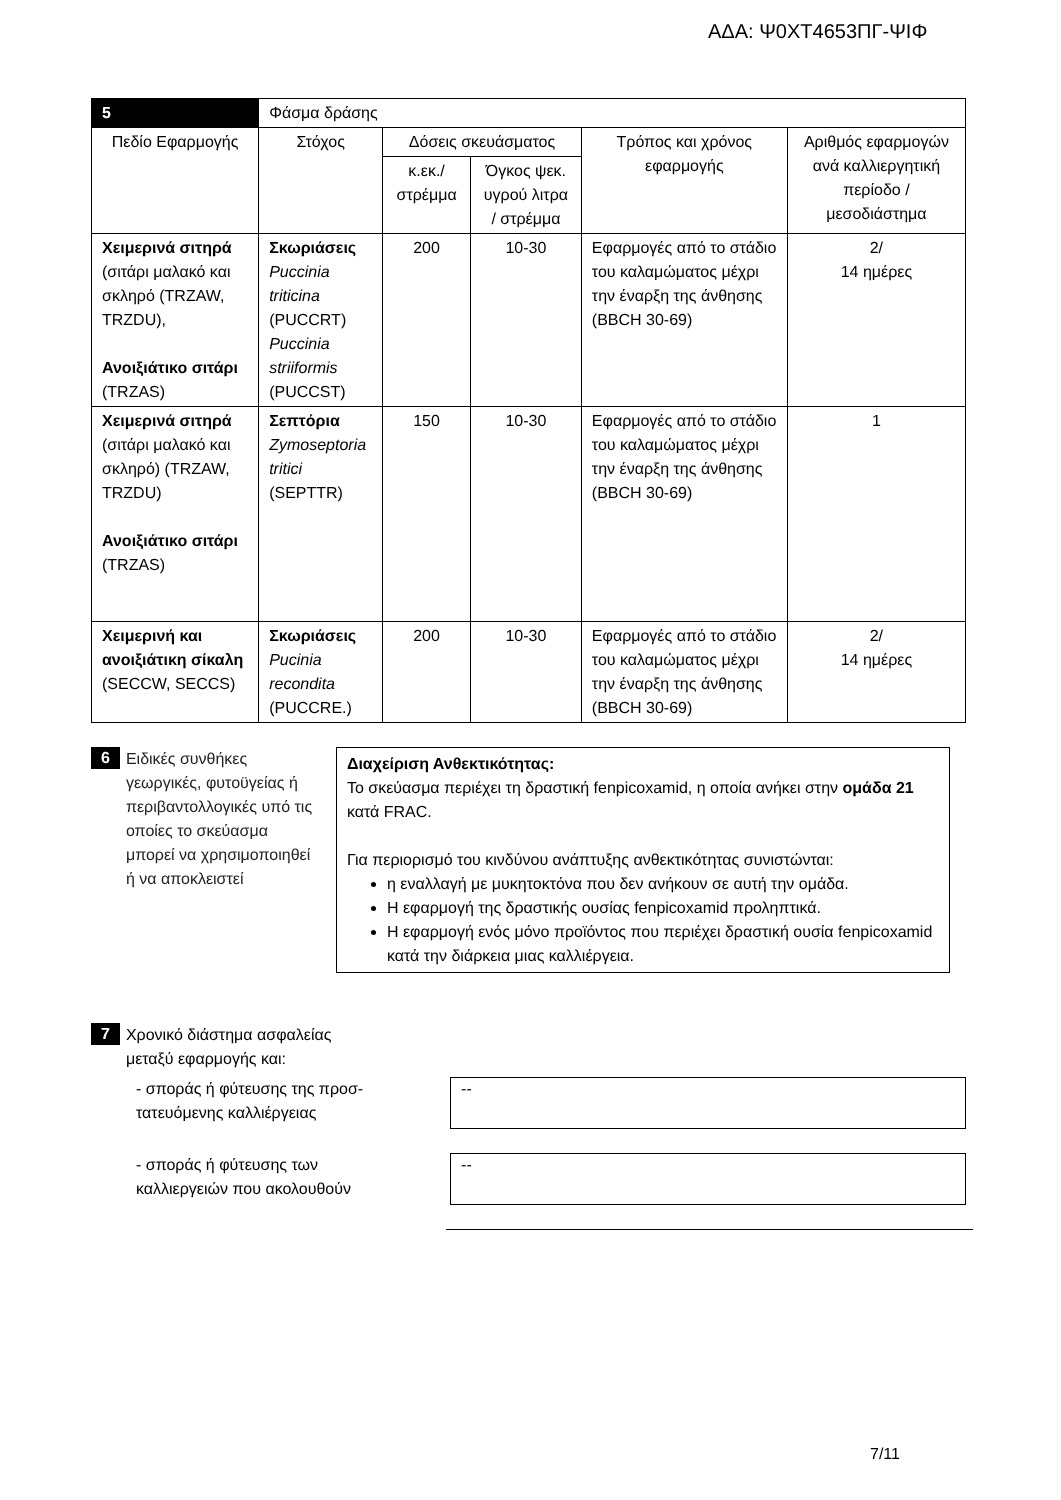ΑΔΑ: Ψ0ΧΤ4653ΠΓ-ΨΙΦ
| 5 | Φάσμα δράσης | | | | |
| Πεδίο Εφαρμογής | Στόχος | Δόσεις σκευάσματος | | Τρόπος και χρόνος εφαρμογής | Αριθμός εφαρμογών ανά καλλιεργητική περίοδο /μεσοδιάστημα |
| | | κ.εκ./ στρέμμα | Όγκος ψεκ. υγρού λιτρα / στρέμμα | | |
| Χειμερινά σιτηρά (σιτάρι μαλακό και σκληρό (TRZAW, TRZDU), Ανοιξιάτικο σιτάρι (TRZAS) | Σκωριάσεις Puccinia triticina (PUCCRT) Puccinia striiformis (PUCCST) | 200 | 10-30 | Εφαρμογές από το στάδιο του καλαμώματος μέχρι την έναρξη της άνθησης (BBCH 30-69) | 2/ 14 ημέρες |
| Χειμερινά σιτηρά (σιτάρι μαλακό και σκληρό) (TRZAW, TRZDU) Ανοιξιάτικο σιτάρι (TRZAS) | Σεπτόρια Zymoseptoria tritici (SEPTTR) | 150 | 10-30 | Εφαρμογές από το στάδιο του καλαμώματος μέχρι την έναρξη της άνθησης (BBCH 30-69) | 1 |
| Χειμερινή και ανοιξιάτικη σίκαλη (SECCW, SECCS) | Σκωριάσεις Pucinia recondita (PUCCRE.) | 200 | 10-30 | Εφαρμογές από το στάδιο του καλαμώματος μέχρι την έναρξη της άνθησης (BBCH 30-69) | 2/ 14 ημέρες |
6
Ειδικές συνθήκες γεωργικές, φυτοϋγείας ή περιβαντολλογικές υπό τις οποίες το σκεύασμα μπορεί να χρησιμοποιηθεί ή να αποκλειστεί
Διαχείριση Ανθεκτικότητας:
Το σκεύασμα περιέχει τη δραστική fenpicoxamid, η οποία ανήκει στην ομάδα 21 κατά FRAC.
Για περιορισμό του κινδύνου ανάπτυξης ανθεκτικότητας συνιστώνται:
η εναλλαγή με μυκητοκτόνα που δεν ανήκουν σε αυτή την ομάδα.
Η εφαρμογή της δραστικής ουσίας fenpicoxamid προληπτικά.
Η εφαρμογή ενός μόνο προϊόντος που περιέχει δραστική ουσία fenpicoxamid κατά την διάρκεια μιας καλλιέργεια.
7
Χρονικό διάστημα ασφαλείας
μεταξύ εφαρμογής και:
- σποράς ή φύτευσης της προσ-
τατευόμενης καλλιέργειας
--
- σποράς ή φύτευσης των
καλλιεργειών που ακολουθούν
--
7/11